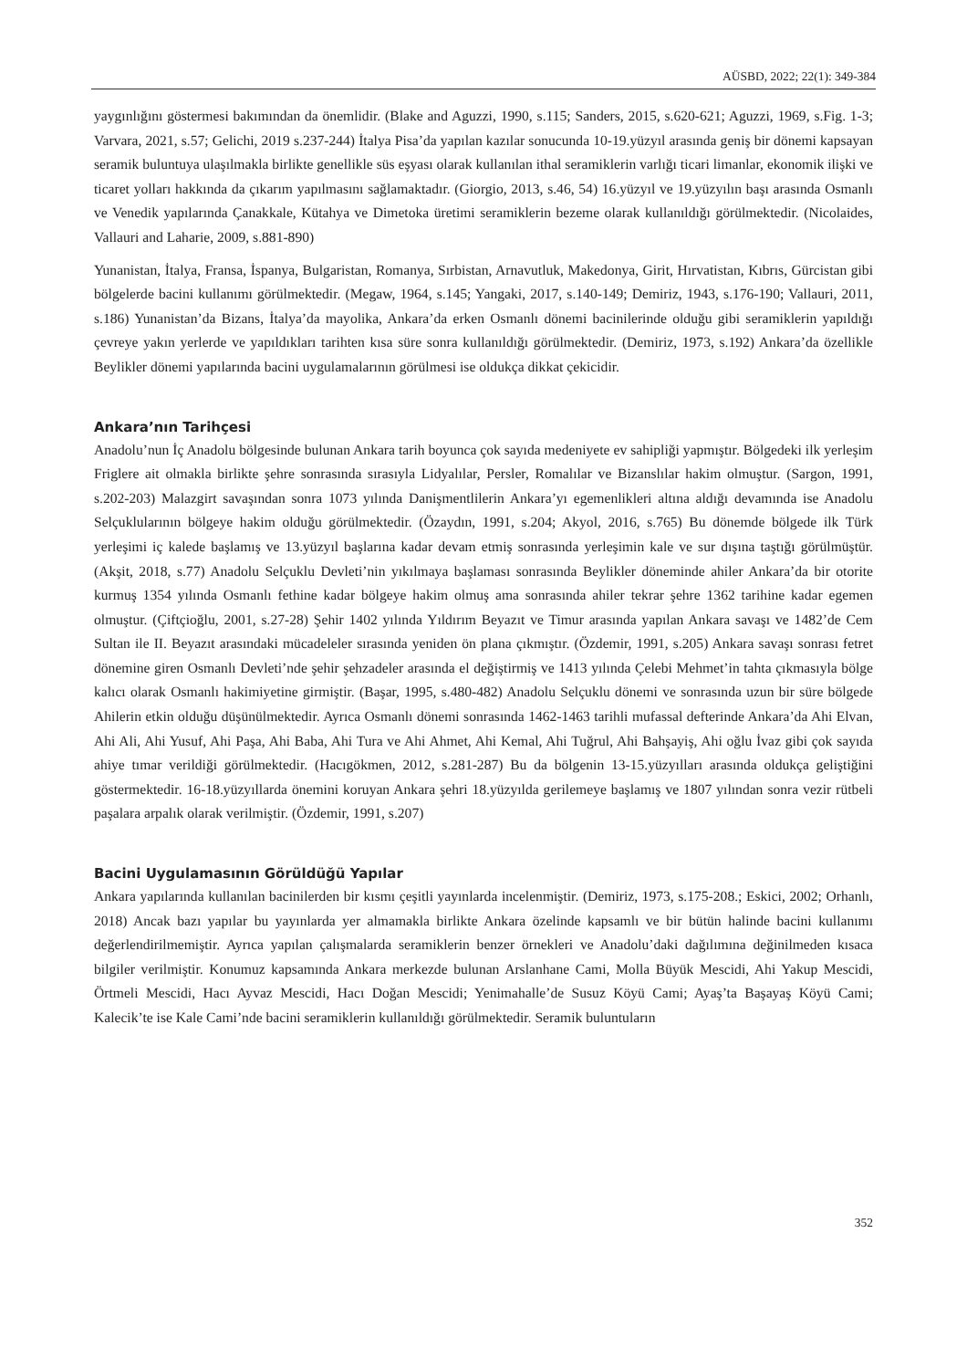AÜSBD, 2022; 22(1): 349-384
yaygınlığını göstermesi bakımından da önemlidir. (Blake and Aguzzi, 1990, s.115; Sanders, 2015, s.620-621; Aguzzi, 1969, s.Fig. 1-3; Varvara, 2021, s.57; Gelichi, 2019 s.237-244) İtalya Pisa’da yapılan kazılar sonucunda 10-19.yüzyıl arasında geniş bir dönemi kapsayan seramik buluntuya ulaşılmakla birlikte genellikle süs eşyası olarak kullanılan ithal seramiklerin varlığı ticari limanlar, ekonomik ilişki ve ticaret yolları hakkında da çıkarım yapılmasını sağlamaktadır. (Giorgio, 2013, s.46, 54) 16.yüzyıl ve 19.yüzyılın başı arasında Osmanlı ve Venedik yapılarında Çanakkale, Kütahya ve Dimetoka üretimi seramiklerin bezeme olarak kullanıldığı görülmektedir. (Nicolaides, Vallauri and Laharie, 2009, s.881-890)
Yunanistan, İtalya, Fransa, İspanya, Bulgaristan, Romanya, Sırbistan, Arnavutluk, Makedonya, Girit, Hırvatistan, Kıbrıs, Gürcistan gibi bölgelerde bacini kullanımı görülmektedir. (Megaw, 1964, s.145; Yangaki, 2017, s.140-149; Demiriz, 1943, s.176-190; Vallauri, 2011, s.186) Yunanistan’da Bizans, İtalya’da mayolika, Ankara’da erken Osmanlı dönemi bacinilerinde olduğu gibi seramiklerin yapıldığı çevreye yakın yerlerde ve yapıldıkları tarihten kısa süre sonra kullanıldığı görülmektedir. (Demiriz, 1973, s.192) Ankara’da özellikle Beylikler dönemi yapılarında bacini uygulamalarının görülmesi ise oldukça dikkat çekicidir.
Ankara’nın Tarihçesi
Anadolu’nun İç Anadolu bölgesinde bulunan Ankara tarih boyunca çok sayıda medeniyete ev sahipliği yapmıştır. Bölgedeki ilk yerleşim Friglere ait olmakla birlikte şehre sonrasında sırasıyla Lidyalılar, Persler, Romalılar ve Bizanslılar hakim olmuştur. (Sargon, 1991, s.202-203) Malazgirt savaşından sonra 1073 yılında Danişmentlilerin Ankara’yı egemenlikleri altına aldığı devamında ise Anadolu Selçuklularının bölgeye hakim olduğu görülmektedir. (Özaydın, 1991, s.204; Akyol, 2016, s.765) Bu dönemde bölgede ilk Türk yerleşimi iç kalede başlamış ve 13.yüzyıl başlarına kadar devam etmiş sonrasında yerleşimin kale ve sur dışına taştığı görülmüştür. (Akşit, 2018, s.77) Anadolu Selçuklu Devleti’nin yıkılmaya başlaması sonrasında Beylikler döneminde ahiler Ankara’da bir otorite kurmuş 1354 yılında Osmanlı fethine kadar bölgeye hakim olmuş ama sonrasında ahiler tekrar şehre 1362 tarihine kadar egemen olmuştur. (Çiftçioğlu, 2001, s.27-28) Şehir 1402 yılında Yıldırım Beyazıt ve Timur arasında yapılan Ankara savaşı ve 1482’de Cem Sultan ile II. Beyazıt arasındaki mücadeleler sırasında yeniden ön plana çıkmıştır. (Özdemir, 1991, s.205) Ankara savaşı sonrası fetret dönemine giren Osmanlı Devleti’nde şehir şehzadeler arasında el değiştirmiş ve 1413 yılında Çelebi Mehmet’in tahta çıkmasıyla bölge kalıcı olarak Osmanlı hakimiyetine girmiştir. (Başar, 1995, s.480-482) Anadolu Selçuklu dönemi ve sonrasında uzun bir süre bölgede Ahilerin etkin olduğu düşünülmektedir. Ayrıca Osmanlı dönemi sonrasında 1462-1463 tarihli mufassal defterinde Ankara’da Ahi Elvan, Ahi Ali, Ahi Yusuf, Ahi Paşa, Ahi Baba, Ahi Tura ve Ahi Ahmet, Ahi Kemal, Ahi Tuğrul, Ahi Bahşayiş, Ahi oğlu İvaz gibi çok sayıda ahiye tımar verildiği görülmektedir. (Hacıgökmen, 2012, s.281-287) Bu da bölgenin 13-15.yüzyılları arasında oldukça geliştiğini göstermektedir. 16-18.yüzyıllarda önemini koruyan Ankara şehri 18.yüzyılda gerilemeye başlamış ve 1807 yılından sonra vezir rütbeli paşalara arpalık olarak verilmiştir. (Özdemir, 1991, s.207)
Bacini Uygulamasının Görüldüğü Yapılar
Ankara yapılarında kullanılan bacinilerden bir kısmı çeşitli yayınlarda incelenmiştir. (Demiriz, 1973, s.175-208.; Eskici, 2002; Orhanlı, 2018) Ancak bazı yapılar bu yayınlarda yer almamakla birlikte Ankara özelinde kapsamlı ve bir bütün halinde bacini kullanımı değerlendirilmemiştir. Ayrıca yapılan çalışmalarda seramiklerin benzer örnekleri ve Anadolu’daki dağılımına değinilmeden kısaca bilgiler verilmiştir. Konumuz kapsamında Ankara merkezde bulunan Arslanhane Cami, Molla Büyük Mescidi, Ahi Yakup Mescidi, Örtmeli Mescidi, Hacı Ayvaz Mescidi, Hacı Doğan Mescidi; Yenimahalle’de Susuz Köyü Cami; Ayaş’ta Başayaş Köyü Cami; Kalecik’te ise Kale Cami’nde bacini seramiklerin kullanıldığı görülmektedir. Seramik buluntuların
352